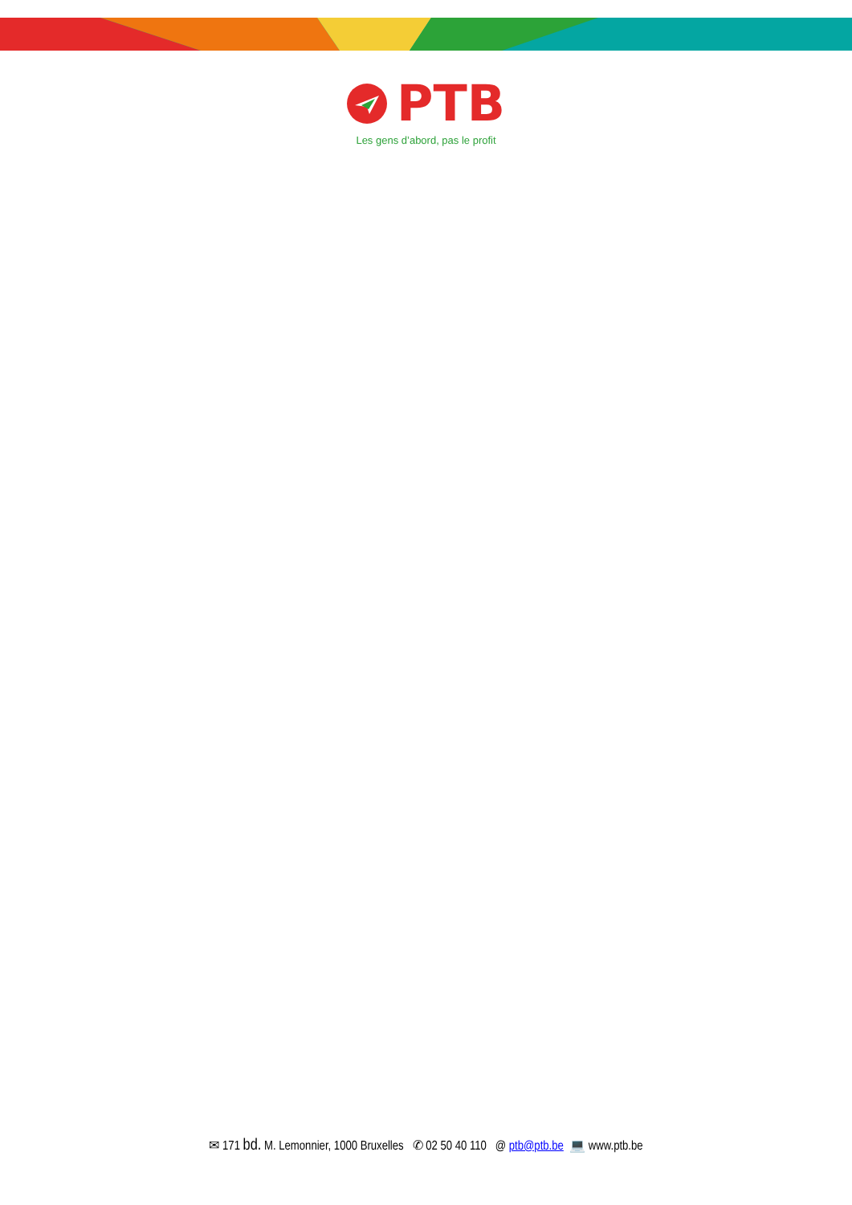PTB
Les gens d’abord, pas le profit
✉ 171 bd. M. Lemonnier, 1000 Bruxelles ✆ 02 50 40 110 @ ptb@ptb.be 💻 www.ptb.be